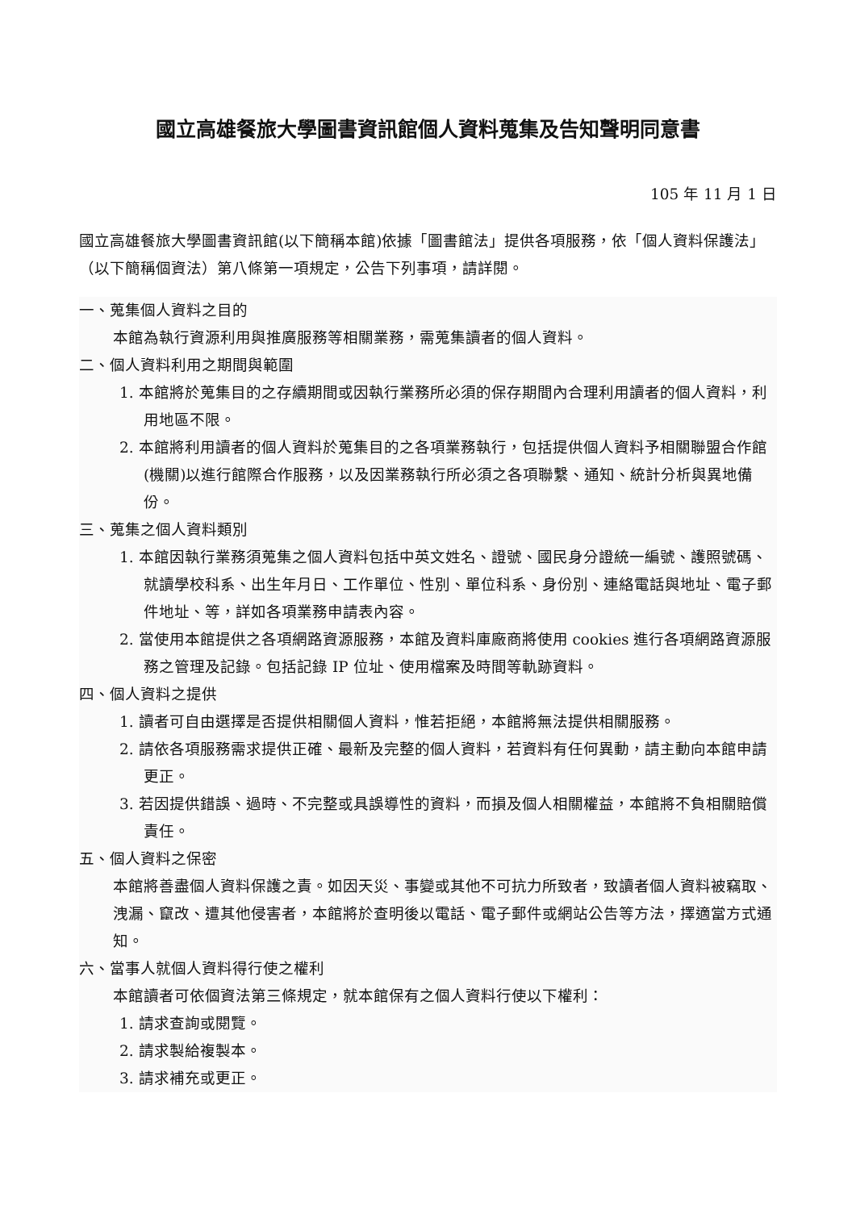國立高雄餐旅大學圖書資訊館個人資料蒐集及告知聲明同意書
105 年 11 月 1 日
國立高雄餐旅大學圖書資訊館(以下簡稱本館)依據「圖書館法」提供各項服務，依「個人資料保護法」（以下簡稱個資法）第八條第一項規定，公告下列事項，請詳閱。
一、蒐集個人資料之目的
本館為執行資源利用與推廣服務等相關業務，需蒐集讀者的個人資料。
二、個人資料利用之期間與範圍
1. 本館將於蒐集目的之存續期間或因執行業務所必須的保存期間內合理利用讀者的個人資料，利用地區不限。
2. 本館將利用讀者的個人資料於蒐集目的之各項業務執行，包括提供個人資料予相關聯盟合作館(機關)以進行館際合作服務，以及因業務執行所必須之各項聯繫、通知、統計分析與異地備份。
三、蒐集之個人資料類別
1. 本館因執行業務須蒐集之個人資料包括中英文姓名、證號、國民身分證統一編號、護照號碼、就讀學校科系、出生年月日、工作單位、性別、單位科系、身份別、連絡電話與地址、電子郵件地址、等，詳如各項業務申請表內容。
2. 當使用本館提供之各項網路資源服務，本館及資料庫廠商將使用 cookies 進行各項網路資源服務之管理及記錄。包括記錄 IP 位址、使用檔案及時間等軌跡資料。
四、個人資料之提供
1. 讀者可自由選擇是否提供相關個人資料，惟若拒絕，本館將無法提供相關服務。
2. 請依各項服務需求提供正確、最新及完整的個人資料，若資料有任何異動，請主動向本館申請更正。
3. 若因提供錯誤、過時、不完整或具誤導性的資料，而損及個人相關權益，本館將不負相關賠償責任。
五、個人資料之保密
本館將善盡個人資料保護之責。如因天災、事變或其他不可抗力所致者，致讀者個人資料被竊取、洩漏、竄改、遭其他侵害者，本館將於查明後以電話、電子郵件或網站公告等方法，擇適當方式通知。
六、當事人就個人資料得行使之權利
本館讀者可依個資法第三條規定，就本館保有之個人資料行使以下權利：
1. 請求查詢或閱覽。
2. 請求製給複製本。
3. 請求補充或更正。